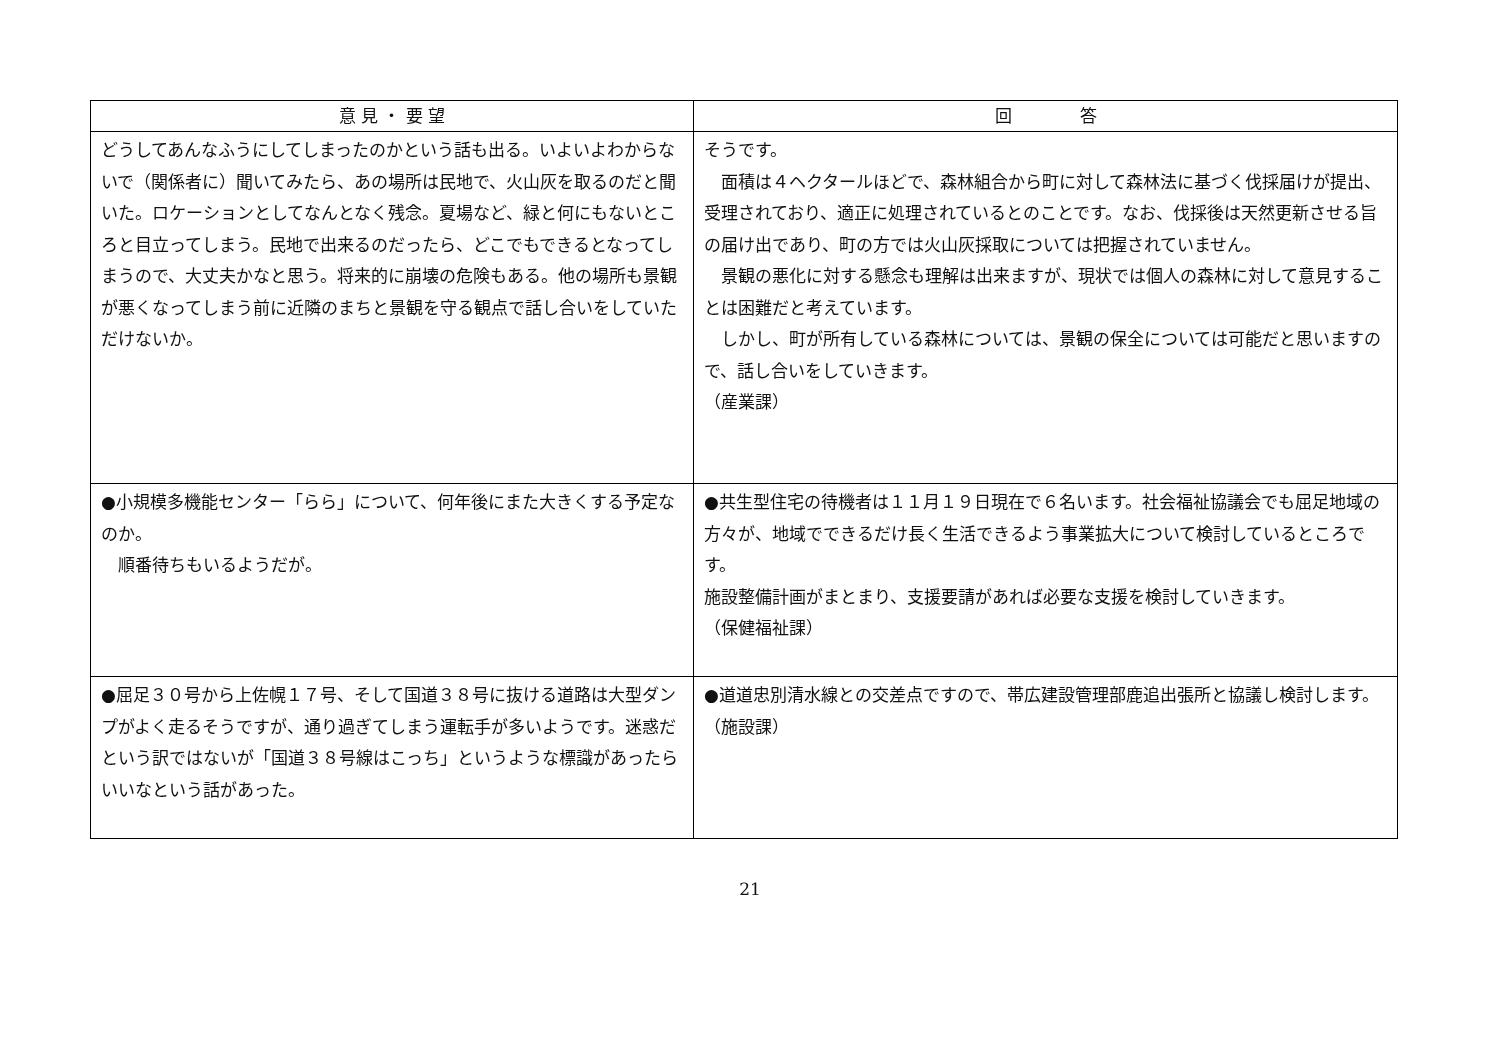| 意 見 ・ 要 望 | 回 答 |
| --- | --- |
| どうしてあんなふうにしてしまったのかという話も出る。いよいよわからないで（関係者に）聞いてみたら、あの場所は民地で、火山灰を取るのだと聞いた。ロケーションとしてなんとなく残念。夏場など、緑と何にもないところと目立ってしまう。民地で出来るのだったら、どこでもできるとなってしまうので、大丈夫かなと思う。将来的に崩壊の危険もある。他の場所も景観が悪くなってしまう前に近隣のまちと景観を守る観点で話し合いをしていただけないか。 | そうです。 面積は４ヘクタールほどで、森林組合から町に対して森林法に基づく伐採届けが提出、受理されており、適正に処理されているとのことです。なお、伐採後は天然更新させる旨の届け出であり、町の方では火山灰採取については把握されていません。 景観の悪化に対する懸念も理解は出来ますが、現状では個人の森林に対して意見することは困難だと考えています。 しかし、町が所有している森林については、景観の保全については可能だと思いますので、話し合いをしていきます。 （産業課） |
| ●小規模多機能センター「らら」について、何年後にまた大きくする予定なのか。 順番待ちもいるようだが。 | ●共生型住宅の待機者は１１月１９日現在で６名います。社会福祉協議会でも屈足地域の方々が、地域でできるだけ長く生活できるよう事業拡大について検討しているところです。 施設整備計画がまとまり、支援要請があれば必要な支援を検討していきます。 （保健福祉課） |
| ●屈足３０号から上佐幌１７号、そして国道３８号に抜ける道路は大型ダンプがよく走るそうですが、通り過ぎてしまう運転手が多いようです。迷惑だという訳ではないが「国道３８号線はこっち」というような標識があったらいいなという話があった。 | ●道道忠別清水線との交差点ですので、帯広建設管理部鹿追出張所と協議し検討します。 （施設課） |
21